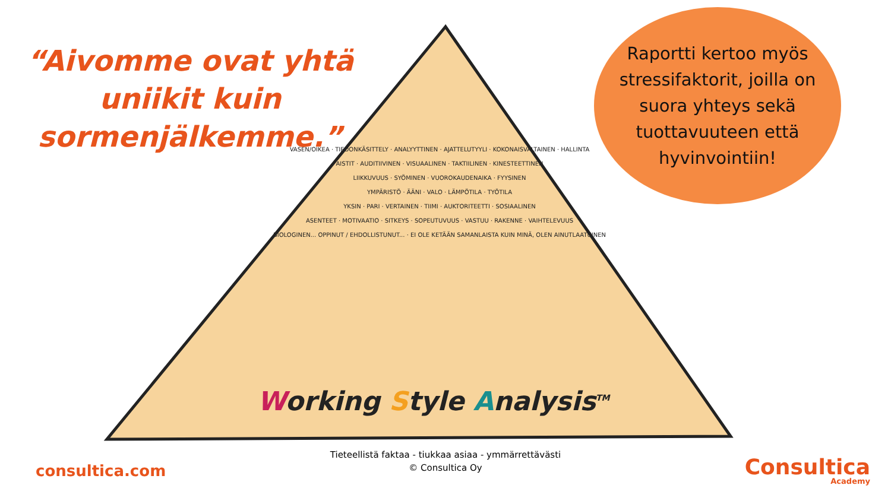“Aivomme ovat yhtä uniikit kuin sormenjälkemme.”
Raportti kertoo myös stressifaktorit, joilla on suora yhteys sekä tuottavuuteen että hyvinvointiin!
VASEN/OIKEA · TIEDONKÄSITTELY · ANALYYTTINEN · AJATTELUTYYLI · KOKONAISVALTAINEN · HALLINTA
AISTIT · AUDITIIVINEN · VISUAALINEN · TAKTIILINEN · KINESTEETTINEN
LIIKKUVUUS · SYÖMINEN · VUOROKAUDENAIKA · FYYSINEN
YMPÄRISTÖ · ÄÄNI · VALO · LÄMPÖTILA · TYÖTILA
YKSIN · PARI · VERTAINEN · TIIMI · AUKTORITEETTI · SOSIAALINEN
ASENTEET · MOTIVAATIO · SITKEYS · SOPEUTUVUUS · VASTUU · RAKENNE · VAIHTELEVUUS
BIOLOGINEN... OPPINUT / EHDOLLISTUNUT... · EI OLE KETÄÄN SAMANLAISTA KUIN MINÄ, OLEN AINUTLAATUINEN
Working Style Analysis<sup>TM</sup>
Tieteellistä faktaa - tiukkaa asiaa - ymmärrettävästi
© Consultica Oy
consultica.com Consultica
Academy